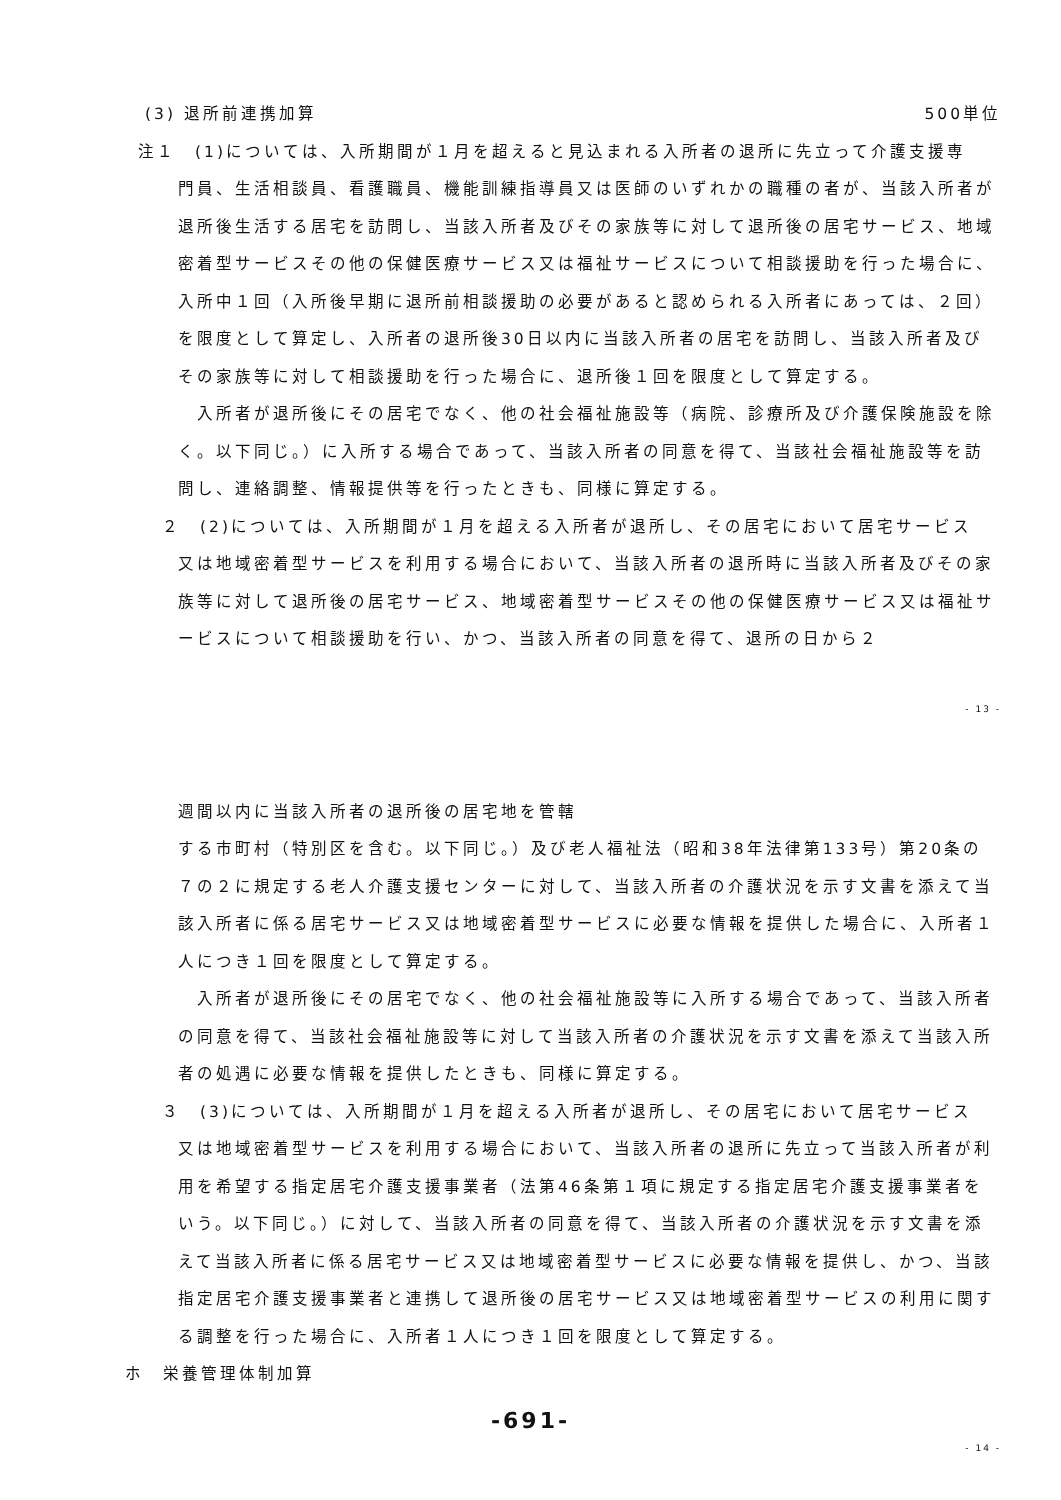(3) 退所前連携加算 500単位
注１　(1)については、入所期間が１月を超えると見込まれる入所者の退所に先立って介護支援専
門員、生活相談員、看護職員、機能訓練指導員又は医師のいずれかの職種の者が、当該入所者が退所後生活する居宅を訪問し、当該入所者及びその家族等に対して退所後の居宅サービス、地域密着型サービスその他の保健医療サービス又は福祉サービスについて相談援助を行った場合に、入所中１回（入所後早期に退所前相談援助の必要があると認められる入所者にあっては、２回）を限度として算定し、入所者の退所後30日以内に当該入所者の居宅を訪問し、当該入所者及びその家族等に対して相談援助を行った場合に、退所後１回を限度として算定する。
　入所者が退所後にその居宅でなく、他の社会福祉施設等（病院、診療所及び介護保険施設を除く。以下同じ。）に入所する場合であって、当該入所者の同意を得て、当該社会福祉施設等を訪問し、連絡調整、情報提供等を行ったときも、同様に算定する。
２　(2)については、入所期間が１月を超える入所者が退所し、その居宅において居宅サービス
又は地域密着型サービスを利用する場合において、当該入所者の退所時に当該入所者及びその家族等に対して退所後の居宅サービス、地域密着型サービスその他の保健医療サービス又は福祉サービスについて相談援助を行い、かつ、当該入所者の同意を得て、退所の日から２
- 13 -
週間以内に当該入所者の退所後の居宅地を管轄
する市町村（特別区を含む。以下同じ。）及び老人福祉法（昭和38年法律第133号）第20条の７の２に規定する老人介護支援センターに対して、当該入所者の介護状況を示す文書を添えて当該入所者に係る居宅サービス又は地域密着型サービスに必要な情報を提供した場合に、入所者１人につき１回を限度として算定する。
　入所者が退所後にその居宅でなく、他の社会福祉施設等に入所する場合であって、当該入所者の同意を得て、当該社会福祉施設等に対して当該入所者の介護状況を示す文書を添えて当該入所者の処遇に必要な情報を提供したときも、同様に算定する。
３　(3)については、入所期間が１月を超える入所者が退所し、その居宅において居宅サービス
又は地域密着型サービスを利用する場合において、当該入所者の退所に先立って当該入所者が利用を希望する指定居宅介護支援事業者（法第46条第１項に規定する指定居宅介護支援事業者をいう。以下同じ。）に対して、当該入所者の同意を得て、当該入所者の介護状況を示す文書を添えて当該入所者に係る居宅サービス又は地域密着型サービスに必要な情報を提供し、かつ、当該指定居宅介護支援事業者と連携して退所後の居宅サービス又は地域密着型サービスの利用に関する調整を行った場合に、入所者１人につき１回を限度として算定する。
ホ　栄養管理体制加算
-691-
- 14 -